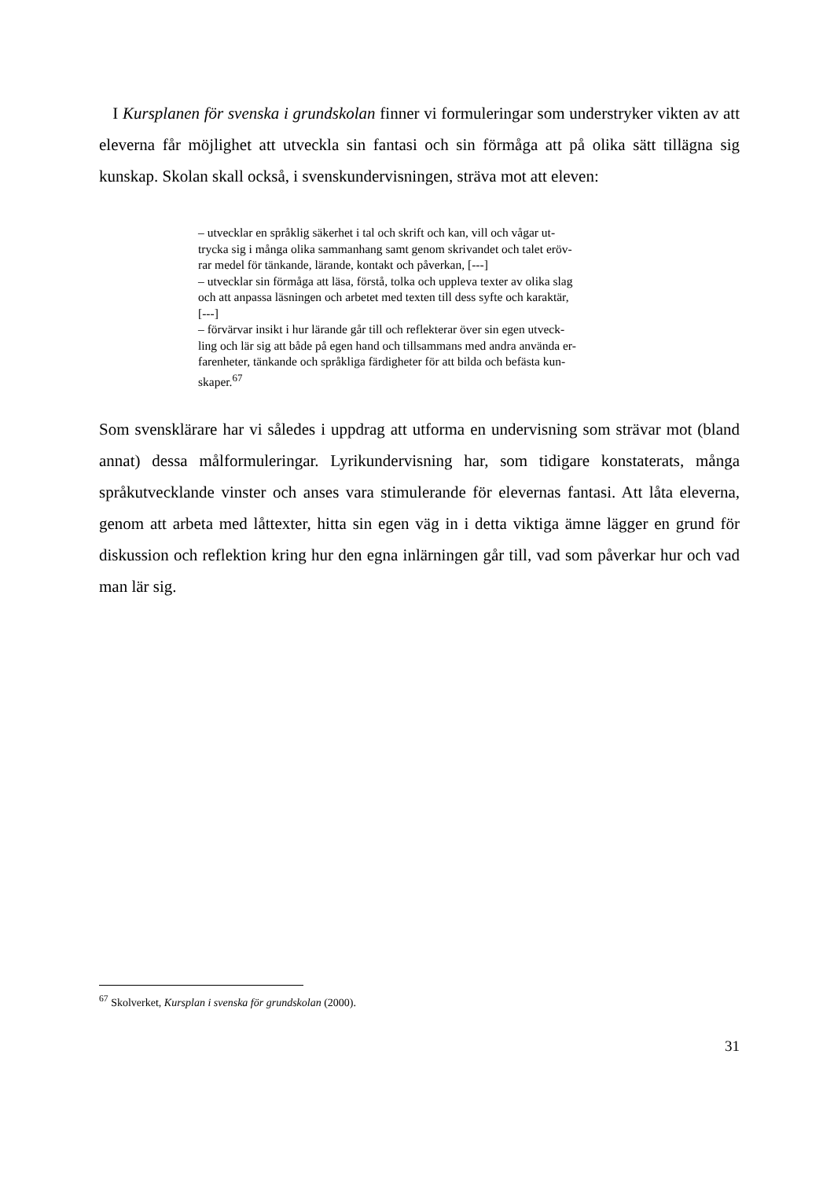I Kursplanen för svenska i grundskolan finner vi formuleringar som understryker vikten av att eleverna får möjlighet att utveckla sin fantasi och sin förmåga att på olika sätt tillägna sig kunskap. Skolan skall också, i svenskundervisningen, sträva mot att eleven:
– utvecklar en språklig säkerhet i tal och skrift och kan, vill och vågar ut-
trycka sig i många olika sammanhang samt genom skrivandet och talet eröv-
rar medel för tänkande, lärande, kontakt och påverkan, [---]
– utvecklar sin förmåga att läsa, förstå, tolka och uppleva texter av olika slag
och att anpassa läsningen och arbetet med texten till dess syfte och karaktär,
[---]
– förvärvar insikt i hur lärande går till och reflekterar över sin egen utveck-
ling och lär sig att både på egen hand och tillsammans med andra använda er-
farenheter, tänkande och språkliga färdigheter för att bilda och befästa kun-
skaper.<sup>67</sup>
Som svensklärare har vi således i uppdrag att utforma en undervisning som strävar mot (bland annat) dessa målformuleringar. Lyrikundervisning har, som tidigare konstaterats, många språkutvecklande vinster och anses vara stimulerande för elevernas fantasi. Att låta eleverna, genom att arbeta med låttexter, hitta sin egen väg in i detta viktiga ämne lägger en grund för diskussion och reflektion kring hur den egna inlärningen går till, vad som påverkar hur och vad man lär sig.
<sup>67</sup> Skolverket, Kursplan i svenska för grundskolan (2000).
31